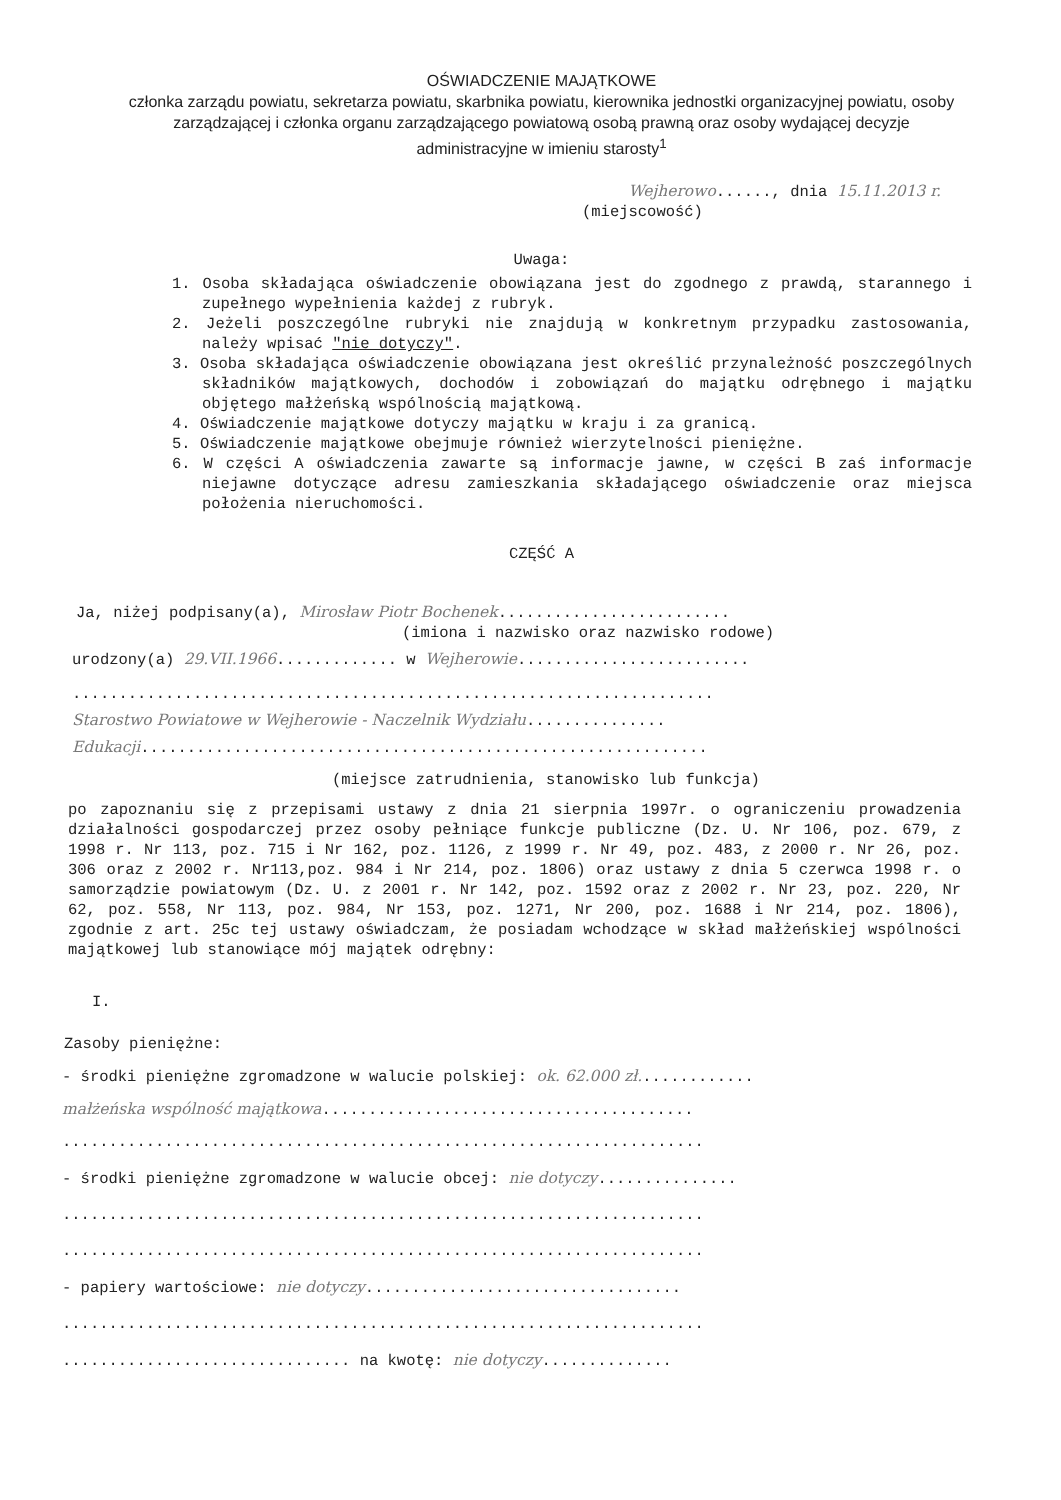OŚWIADCZENIE MAJĄTKOWE
członka zarządu powiatu, sekretarza powiatu, skarbnika powiatu, kierownika jednostki organizacyjnej powiatu, osoby zarządzającej i członka organu zarządzającego powiatową osobą prawną oraz osoby wydającej decyzje administracyjne w imieniu starosty<sup>1</sup>
Wejherowo......, dnia 15.11.2013 r.
(miejscowość)
Uwaga:
1. Osoba składająca oświadczenie obowiązana jest do zgodnego z prawdą, starannego i zupełnego wypełnienia każdej z rubryk.
2. Jeżeli poszczególne rubryki nie znajdują w konkretnym przypadku zastosowania, należy wpisać "nie dotyczy".
3. Osoba składająca oświadczenie obowiązana jest określić przynależność poszczególnych składników majątkowych, dochodów i zobowiązań do majątku odrębnego i majątku objętego małżeńską wspólnością majątkową.
4. Oświadczenie majątkowe dotyczy majątku w kraju i za granicą.
5. Oświadczenie majątkowe obejmuje również wierzytelności pieniężne.
6. W części A oświadczenia zawarte są informacje jawne, w części B zaś informacje niejawne dotyczące adresu zamieszkania składającego oświadczenie oraz miejsca położenia nieruchomości.
CZĘŚĆ A
Ja, niżej podpisany(a), Mirosław Piotr Bochenek.........................
(imiona i nazwisko oraz nazwisko rodowe)
urodzony(a) 29.VII.1966............. w Wejherowie.........................
.....................................................................
Starostwo Powiatowe w Wejherowie - Naczelnik Wydziału...............
Edukacji.............................................................
(miejsce zatrudnienia, stanowisko lub funkcja)
po zapoznaniu się z przepisami ustawy z dnia 21 sierpnia 1997r. o ograniczeniu prowadzenia działalności gospodarczej przez osoby pełniące funkcje publiczne (Dz. U. Nr 106, poz. 679, z 1998 r. Nr 113, poz. 715 i Nr 162, poz. 1126, z 1999 r. Nr 49, poz. 483, z 2000 r. Nr 26, poz. 306 oraz z 2002 r. Nr113,poz. 984 i Nr 214, poz. 1806) oraz ustawy z dnia 5 czerwca 1998 r. o samorządzie powiatowym (Dz. U. z 2001 r. Nr 142, poz. 1592 oraz z 2002 r. Nr 23, poz. 220, Nr 62, poz. 558, Nr 113, poz. 984, Nr 153, poz. 1271, Nr 200, poz. 1688 i Nr 214, poz. 1806), zgodnie z art. 25c tej ustawy oświadczam, że posiadam wchodzące w skład małżeńskiej wspólności majątkowej lub stanowiące mój majątek odrębny:
I.
Zasoby pieniężne:
- środki pieniężne zgromadzone w walucie polskiej: ok. 62.000 zł.............
małżeńska wspólność majątkowa........................................
.....................................................................
- środki pieniężne zgromadzone w walucie obcej: nie dotyczy...............
.....................................................................
.....................................................................
- papiery wartościowe: nie dotyczy..................................
.....................................................................
............................... na kwotę: nie dotyczy..............